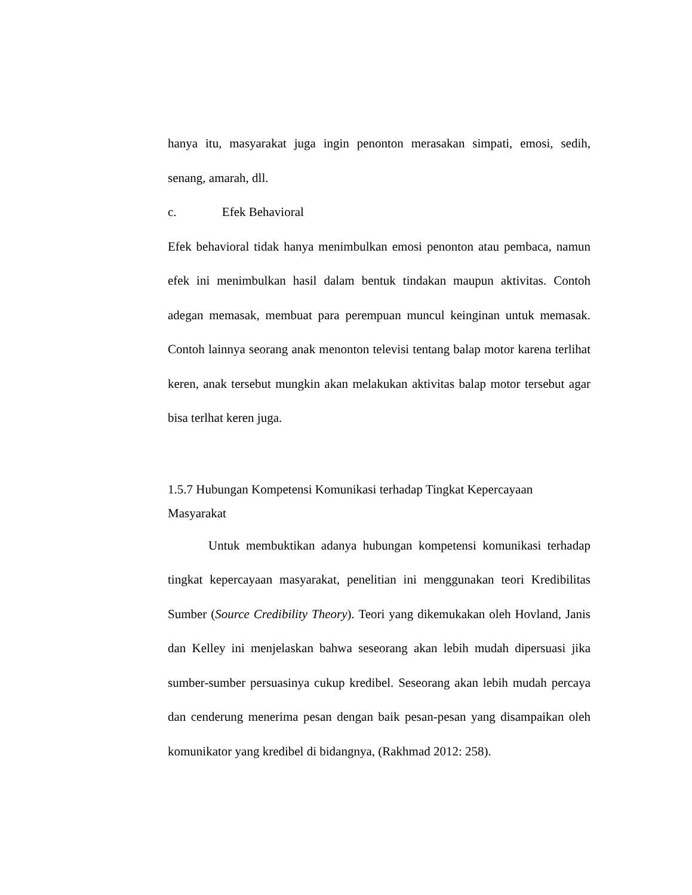hanya itu, masyarakat juga ingin penonton merasakan simpati, emosi, sedih, senang, amarah, dll.
c. Efek Behavioral
Efek behavioral tidak hanya menimbulkan emosi penonton atau pembaca, namun efek ini menimbulkan hasil dalam bentuk tindakan maupun aktivitas. Contoh adegan memasak, membuat para perempuan muncul keinginan untuk memasak. Contoh lainnya seorang anak menonton televisi tentang balap motor karena terlihat keren, anak tersebut mungkin akan melakukan aktivitas balap motor tersebut agar bisa terlhat keren juga.
1.5.7 Hubungan Kompetensi Komunikasi terhadap Tingkat Kepercayaan Masyarakat
Untuk membuktikan adanya hubungan kompetensi komunikasi terhadap tingkat kepercayaan masyarakat, penelitian ini menggunakan teori Kredibilitas Sumber (Source Credibility Theory). Teori yang dikemukakan oleh Hovland, Janis dan Kelley ini menjelaskan bahwa seseorang akan lebih mudah dipersuasi jika sumber-sumber persuasinya cukup kredibel. Seseorang akan lebih mudah percaya dan cenderung menerima pesan dengan baik pesan-pesan yang disampaikan oleh komunikator yang kredibel di bidangnya, (Rakhmad 2012: 258).